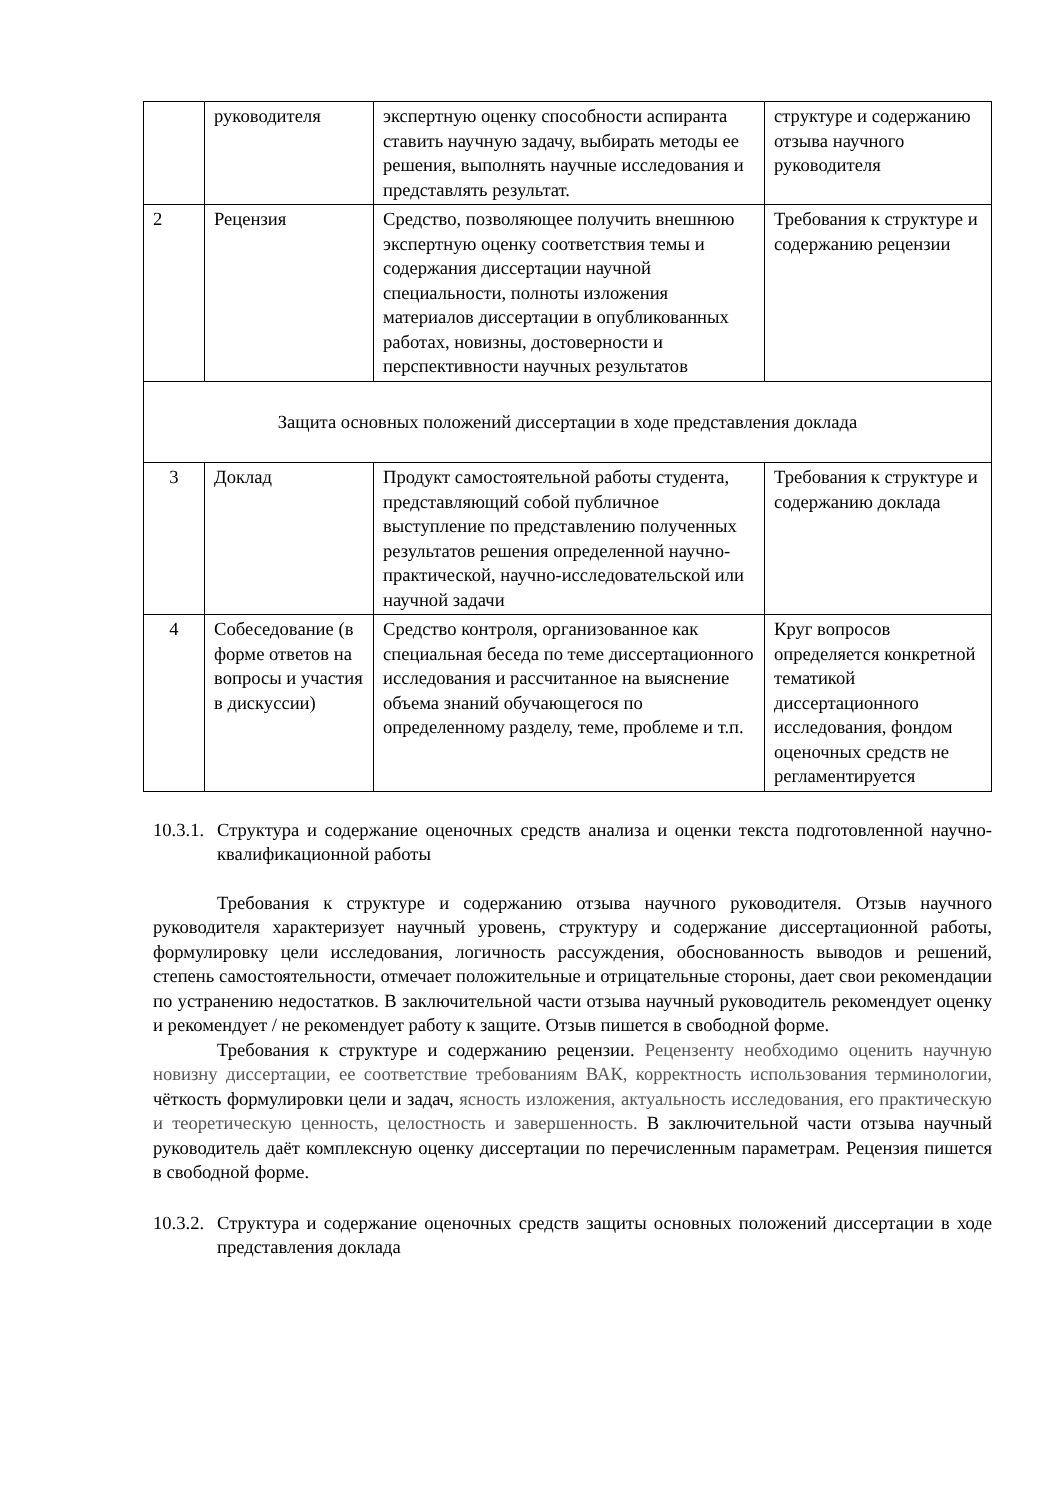| | руководителя | экспертную оценку способности аспиранта ставить научную задачу, выбирать методы ее решения, выполнять научные исследования и представлять результат. | структуре и содержанию отзыва научного руководителя |
| 2 | Рецензия | Средство, позволяющее получить внешнюю экспертную оценку соответствия темы и содержания диссертации научной специальности, полноты изложения материалов диссертации в опубликованных работах, новизны, достоверности и перспективности научных результатов | Требования к структуре и содержанию рецензии |
| Защита основных положений диссертации в ходе представления доклада | | | |
| 3 | Доклад | Продукт самостоятельной работы студента, представляющий собой публичное выступление по представлению полученных результатов решения определенной научно-практической, научно-исследовательской или научной задачи | Требования к структуре и содержанию доклада |
| 4 | Собеседование (в форме ответов на вопросы и участия в дискуссии) | Средство контроля, организованное как специальная беседа по теме диссертационного исследования и рассчитанное на выяснение объема знаний обучающегося по определенному разделу, теме, проблеме и т.п. | Круг вопросов определяется конкретной тематикой диссертационного исследования, фондом оценочных средств не регламентируется |
10.3.1. Структура и содержание оценочных средств анализа и оценки текста подготовленной научно-квалификационной работы
Требования к структуре и содержанию отзыва научного руководителя. Отзыв научного руководителя характеризует научный уровень, структуру и содержание диссертационной работы, формулировку цели исследования, логичность рассуждения, обоснованность выводов и решений, степень самостоятельности, отмечает положительные и отрицательные стороны, дает свои рекомендации по устранению недостатков. В заключительной части отзыва научный руководитель рекомендует оценку и рекомендует / не рекомендует работу к защите. Отзыв пишется в свободной форме.
Требования к структуре и содержанию рецензии. Рецензенту необходимо оценить научную новизну диссертации, ее соответствие требованиям ВАК, корректность использования терминологии, чёткость формулировки цели и задач, ясность изложения, актуальность исследования, его практическую и теоретическую ценность, целостность и завершенность. В заключительной части отзыва научный руководитель даёт комплексную оценку диссертации по перечисленным параметрам. Рецензия пишется в свободной форме.
10.3.2. Структура и содержание оценочных средств защиты основных положений диссертации в ходе представления доклада